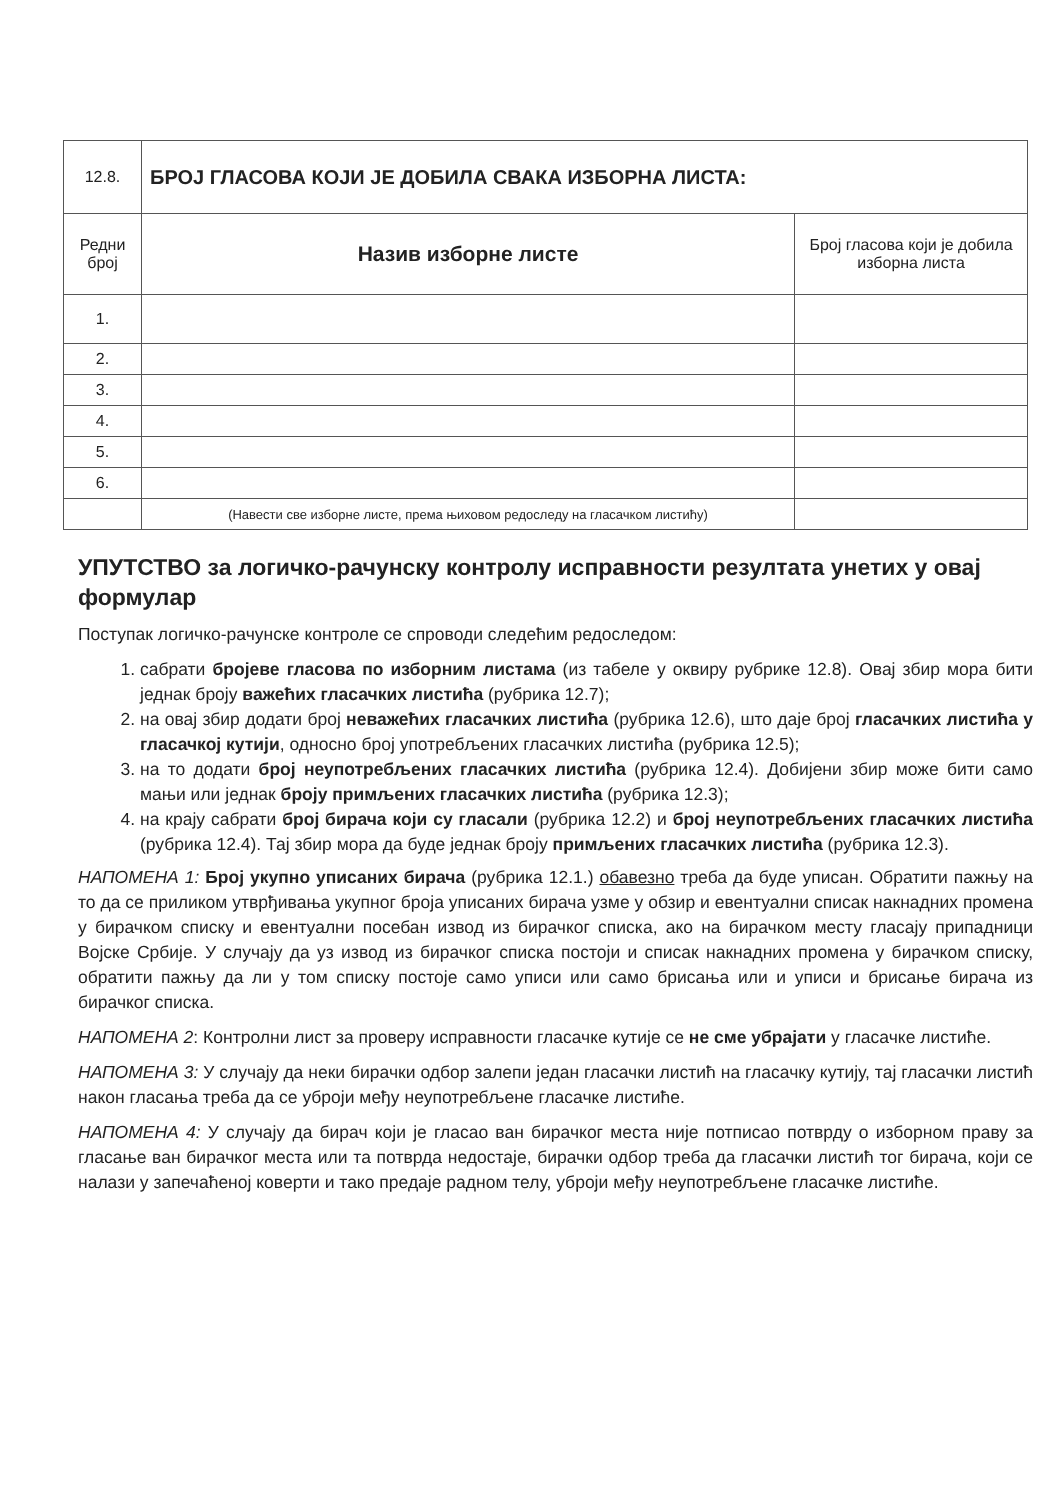| 12.8. | БРОЈ ГЛАСОВА КОЈИ ЈЕ ДОБИЛА СВАКА ИЗБОРНА ЛИСТА: | |
| Редни број | Назив изборне листе | Број гласова који је добила изборна листа |
| 1. | | |
| 2. | | |
| 3. | | |
| 4. | | |
| 5. | | |
| 6. | | |
| | (Навести све изборне листе, према њиховом редоследу на гласачком листићу) | |
УПУТСТВО за логичко-рачунску контролу исправности резултата унетих у овај формулар
Поступак логичко-рачунске контроле се спроводи следећим редоследом:
1. сабрати бројеве гласова по изборним листама (из табеле у оквиру рубрике 12.8). Овај збир мора бити једнак броју важећих гласачких листића (рубрика 12.7);
2. на овај збир додати број неважећих гласачких листића (рубрика 12.6), што даје број гласачких листића у гласачкој кутији, односно број употребљених гласачких листића (рубрика 12.5);
3. на то додати број неупотребљених гласачких листића (рубрика 12.4). Добијени збир може бити само мањи или једнак броју примљених гласачких листића (рубрика 12.3);
4. на крају сабрати број бирача који су гласали (рубрика 12.2) и број неупотребљених гласачких листића (рубрика 12.4). Тај збир мора да буде једнак броју примљених гласачких листића (рубрика 12.3).
НАПОМЕНА 1: Број укупно уписаних бирача (рубрика 12.1.) обавезно треба да буде уписан. Обратити пажњу на то да се приликом утврђивања укупног броја уписаних бирача узме у обзир и евентуални списак накнадних промена у бирачком списку и евентуални посебан извод из бирачког списка, ако на бирачком месту гласају припадници Војске Србије. У случају да уз извод из бирачког списка постоји и списак накнадних промена у бирачком списку, обратити пажњу да ли у том списку постоје само уписи или само брисања или и уписи и брисање бирача из бирачког списка.
НАПОМЕНА 2: Контролни лист за проверу исправности гласачке кутије се не сме убрајати у гласачке листиће.
НАПОМЕНА 3: У случају да неки бирачки одбор залепи један гласачки листић на гласачку кутију, тај гласачки листић након гласања треба да се уброји међу неупотребљене гласачке листиће.
НАПОМЕНА 4: У случају да бирач који је гласао ван бирачког места није потписао потврду о изборном праву за гласање ван бирачког места или та потврда недостаје, бирачки одбор треба да гласачки листић тог бирача, који се налази у запечаћеној коверти и тако предаје радном телу, уброји међу неупотребљене гласачке листиће.